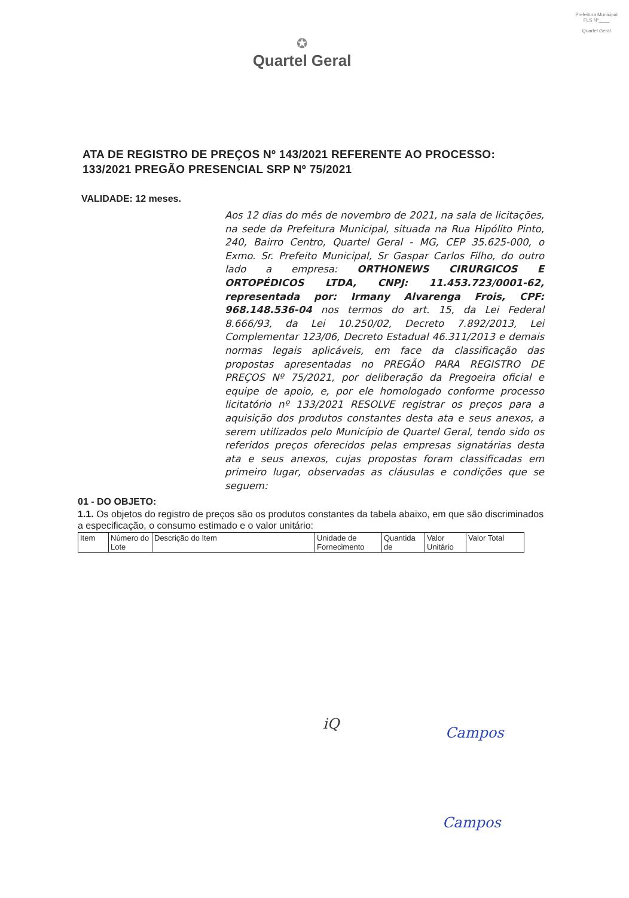Prefeitura Municipal
FLS Nº____
Quartel Geral
✪
Quartel Geral
ATA DE REGISTRO DE PREÇOS Nº 143/2021 REFERENTE AO PROCESSO: 133/2021 PREGÃO PRESENCIAL SRP Nº 75/2021
VALIDADE: 12 meses.
Aos 12 dias do mês de novembro de 2021, na sala de licitações, na sede da Prefeitura Municipal, situada na Rua Hipólito Pinto, 240, Bairro Centro, Quartel Geral - MG, CEP 35.625-000, o Exmo. Sr. Prefeito Municipal, Sr Gaspar Carlos Filho, do outro lado a empresa: ORTHONEWS CIRURGICOS E ORTOPÉDICOS LTDA, CNPJ: 11.453.723/0001-62, representada por: Irmany Alvarenga Frois, CPF: 968.148.536-04 nos termos do art. 15, da Lei Federal 8.666/93, da Lei 10.250/02, Decreto 7.892/2013, Lei Complementar 123/06, Decreto Estadual 46.311/2013 e demais normas legais aplicáveis, em face da classificação das propostas apresentadas no PREGÃO PARA REGISTRO DE PREÇOS Nº 75/2021, por deliberação da Pregoeira oficial e equipe de apoio, e, por ele homologado conforme processo licitatório nº 133/2021 RESOLVE registrar os preços para a aquisição dos produtos constantes desta ata e seus anexos, a serem utilizados pelo Município de Quartel Geral, tendo sido os referidos preços oferecidos pelas empresas signatárias desta ata e seus anexos, cujas propostas foram classificadas em primeiro lugar, observadas as cláusulas e condições que se seguem:
01 - DO OBJETO:
1.1. Os objetos do registro de preços são os produtos constantes da tabela abaixo, em que são discriminados a especificação, o consumo estimado e o valor unitário:
| Item | Número do Lote | Descrição do Item | Unidade de Fornecimento | Quantida de | Valor Unitário | Valor Total |
iQ
Campos
Campos